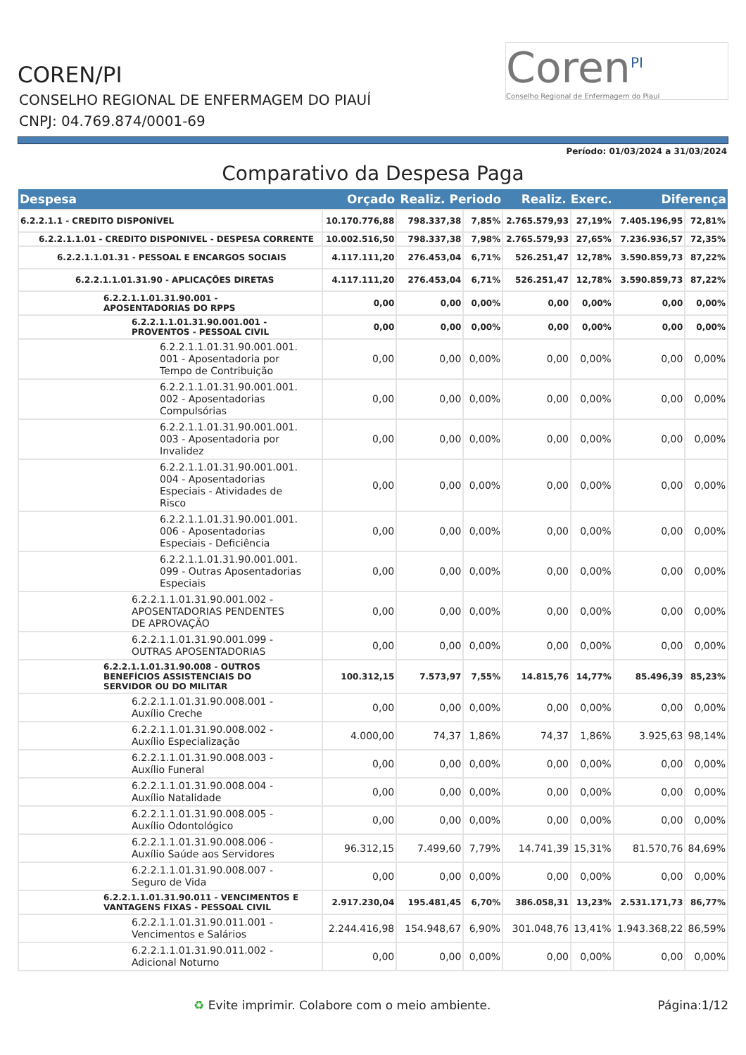COREN/PI
CONSELHO REGIONAL DE ENFERMAGEM DO PIAUÍ
CNPJ: 04.769.874/0001-69
Coren<sup>PI</sup>
Conselho Regional de Enfermagem do Piauí
Período: 01/03/2024 a 31/03/2024
Comparativo da Despesa Paga
| Despesa | Orçado | Realiz. Periodo | | Realiz. Exerc. | | Diferença | |
| --- | --- | --- | --- | --- | --- | --- | --- |
| 6.2.2.1.1 - CREDITO DISPONÍVEL | 10.170.776,88 | 798.337,38 | 7,85% | 2.765.579,93 | 27,19% | 7.405.196,95 | 72,81% |
| 6.2.2.1.1.01 - CREDITO DISPONIVEL - DESPESA CORRENTE | 10.002.516,50 | 798.337,38 | 7,98% | 2.765.579,93 | 27,65% | 7.236.936,57 | 72,35% |
| 6.2.2.1.1.01.31 - PESSOAL E ENCARGOS SOCIAIS | 4.117.111,20 | 276.453,04 | 6,71% | 526.251,47 | 12,78% | 3.590.859,73 | 87,22% |
| 6.2.2.1.1.01.31.90 - APLICAÇÕES DIRETAS | 4.117.111,20 | 276.453,04 | 6,71% | 526.251,47 | 12,78% | 3.590.859,73 | 87,22% |
| 6.2.2.1.1.01.31.90.001 - APOSENTADORIAS DO RPPS | 0,00 | 0,00 | 0,00% | 0,00 | 0,00% | 0,00 | 0,00% |
| 6.2.2.1.1.01.31.90.001.001 - PROVENTOS - PESSOAL CIVIL | 0,00 | 0,00 | 0,00% | 0,00 | 0,00% | 0,00 | 0,00% |
| 6.2.2.1.1.01.31.90.001.001. 001 - Aposentadoria por Tempo de Contribuição | 0,00 | 0,00 | 0,00% | 0,00 | 0,00% | 0,00 | 0,00% |
| 6.2.2.1.1.01.31.90.001.001. 002 - Aposentadorias Compulsórias | 0,00 | 0,00 | 0,00% | 0,00 | 0,00% | 0,00 | 0,00% |
| 6.2.2.1.1.01.31.90.001.001. 003 - Aposentadoria por Invalidez | 0,00 | 0,00 | 0,00% | 0,00 | 0,00% | 0,00 | 0,00% |
| 6.2.2.1.1.01.31.90.001.001. 004 - Aposentadorias Especiais - Atividades de Risco | 0,00 | 0,00 | 0,00% | 0,00 | 0,00% | 0,00 | 0,00% |
| 6.2.2.1.1.01.31.90.001.001. 006 - Aposentadorias Especiais - Deficiência | 0,00 | 0,00 | 0,00% | 0,00 | 0,00% | 0,00 | 0,00% |
| 6.2.2.1.1.01.31.90.001.001. 099 - Outras Aposentadorias Especiais | 0,00 | 0,00 | 0,00% | 0,00 | 0,00% | 0,00 | 0,00% |
| 6.2.2.1.1.01.31.90.001.002 - APOSENTADORIAS PENDENTES DE APROVAÇÃO | 0,00 | 0,00 | 0,00% | 0,00 | 0,00% | 0,00 | 0,00% |
| 6.2.2.1.1.01.31.90.001.099 - OUTRAS APOSENTADORIAS | 0,00 | 0,00 | 0,00% | 0,00 | 0,00% | 0,00 | 0,00% |
| 6.2.2.1.1.01.31.90.008 - OUTROS BENEFÍCIOS ASSISTENCIAIS DO SERVIDOR OU DO MILITAR | 100.312,15 | 7.573,97 | 7,55% | 14.815,76 | 14,77% | 85.496,39 | 85,23% |
| 6.2.2.1.1.01.31.90.008.001 - Auxílio Creche | 0,00 | 0,00 | 0,00% | 0,00 | 0,00% | 0,00 | 0,00% |
| 6.2.2.1.1.01.31.90.008.002 - Auxílio Especialização | 4.000,00 | 74,37 | 1,86% | 74,37 | 1,86% | 3.925,63 | 98,14% |
| 6.2.2.1.1.01.31.90.008.003 - Auxílio Funeral | 0,00 | 0,00 | 0,00% | 0,00 | 0,00% | 0,00 | 0,00% |
| 6.2.2.1.1.01.31.90.008.004 - Auxílio Natalidade | 0,00 | 0,00 | 0,00% | 0,00 | 0,00% | 0,00 | 0,00% |
| 6.2.2.1.1.01.31.90.008.005 - Auxílio Odontológico | 0,00 | 0,00 | 0,00% | 0,00 | 0,00% | 0,00 | 0,00% |
| 6.2.2.1.1.01.31.90.008.006 - Auxílio Saúde aos Servidores | 96.312,15 | 7.499,60 | 7,79% | 14.741,39 | 15,31% | 81.570,76 | 84,69% |
| 6.2.2.1.1.01.31.90.008.007 - Seguro de Vida | 0,00 | 0,00 | 0,00% | 0,00 | 0,00% | 0,00 | 0,00% |
| 6.2.2.1.1.01.31.90.011 - VENCIMENTOS E VANTAGENS FIXAS - PESSOAL CIVIL | 2.917.230,04 | 195.481,45 | 6,70% | 386.058,31 | 13,23% | 2.531.171,73 | 86,77% |
| 6.2.2.1.1.01.31.90.011.001 - Vencimentos e Salários | 2.244.416,98 | 154.948,67 | 6,90% | 301.048,76 | 13,41% | 1.943.368,22 | 86,59% |
| 6.2.2.1.1.01.31.90.011.002 - Adicional Noturno | 0,00 | 0,00 | 0,00% | 0,00 | 0,00% | 0,00 | 0,00% |
♻ Evite imprimir. Colabore com o meio ambiente. Página:1/12